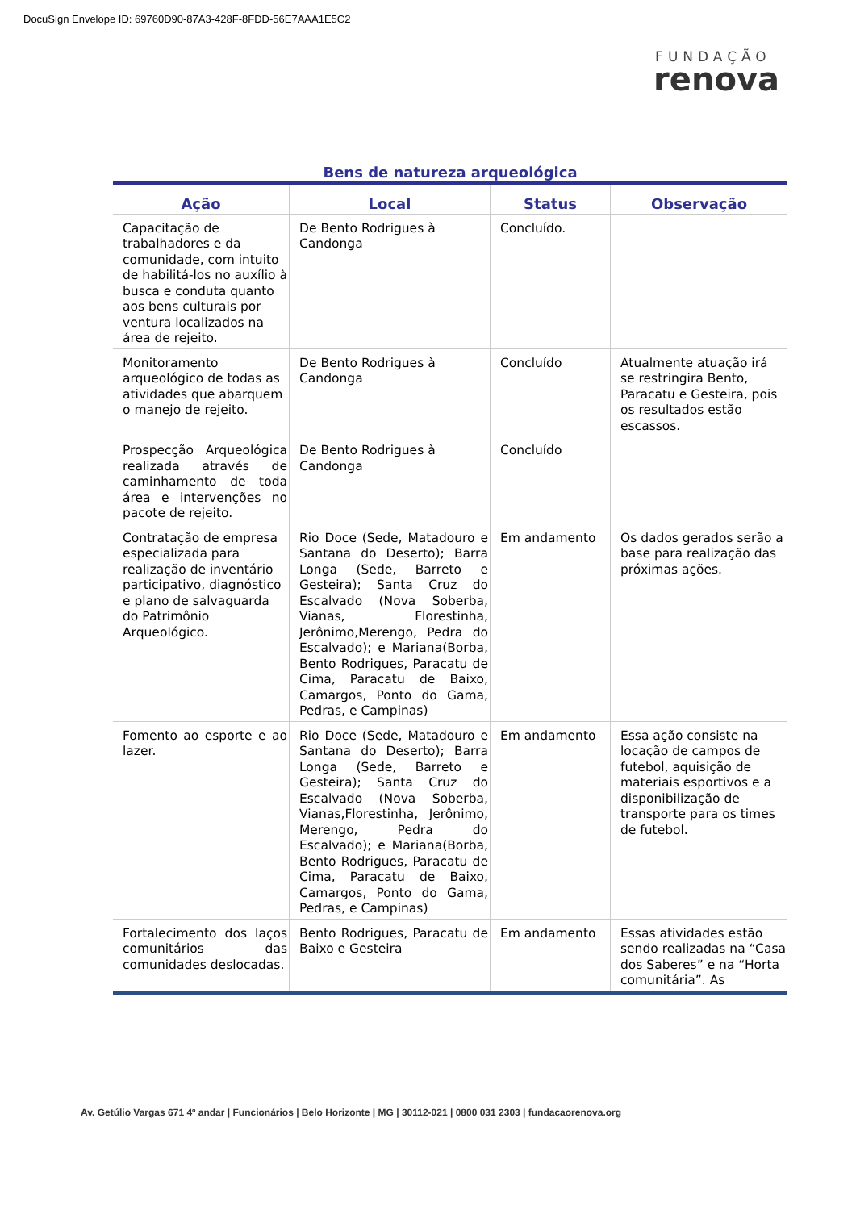DocuSign Envelope ID: 69760D90-87A3-428F-8FDD-56E7AAA1E5C2
FUNDAÇÃO
renova
Bens de natureza arqueológica
| Ação | Local | Status | Observação |
| --- | --- | --- | --- |
| Capacitação de trabalhadores e da comunidade, com intuito de habilitá-los no auxílio à busca e conduta quanto aos bens culturais por ventura localizados na área de rejeito. | De Bento Rodrigues à Candonga | Concluído. | |
| Monitoramento arqueológico de todas as atividades que abarquem o manejo de rejeito. | De Bento Rodrigues à Candonga | Concluído | Atualmente atuação irá se restringira Bento, Paracatu e Gesteira, pois os resultados estão escassos. |
| Prospecção Arqueológica realizada através de caminhamento de toda área e intervenções no pacote de rejeito. | De Bento Rodrigues à Candonga | Concluído | |
| Contratação de empresa especializada para realização de inventário participativo, diagnóstico e plano de salvaguarda do Patrimônio Arqueológico. | Rio Doce (Sede, Matadouro e Santana do Deserto); Barra Longa (Sede, Barreto e Gesteira); Santa Cruz do Escalvado (Nova Soberba, Vianas, Florestinha, Jerônimo,Merengo, Pedra do Escalvado); e Mariana(Borba, Bento Rodrigues, Paracatu de Cima, Paracatu de Baixo, Camargos, Ponto do Gama, Pedras, e Campinas) | Em andamento | Os dados gerados serão a base para realização das próximas ações. |
| Fomento ao esporte e ao lazer. | Rio Doce (Sede, Matadouro e Santana do Deserto); Barra Longa (Sede, Barreto e Gesteira); Santa Cruz do Escalvado (Nova Soberba, Vianas,Florestinha, Jerônimo, Merengo, Pedra do Escalvado); e Mariana(Borba, Bento Rodrigues, Paracatu de Cima, Paracatu de Baixo, Camargos, Ponto do Gama, Pedras, e Campinas) | Em andamento | Essa ação consiste na locação de campos de futebol, aquisição de materiais esportivos e a disponibilização de transporte para os times de futebol. |
| Fortalecimento dos laços comunitários das comunidades deslocadas. | Bento Rodrigues, Paracatu de Baixo e Gesteira | Em andamento | Essas atividades estão sendo realizadas na “Casa dos Saberes” e na “Horta comunitária”. As |
Av. Getúlio Vargas 671 4º andar | Funcionários | Belo Horizonte | MG | 30112-021 | 0800 031 2303 | fundacaorenova.org